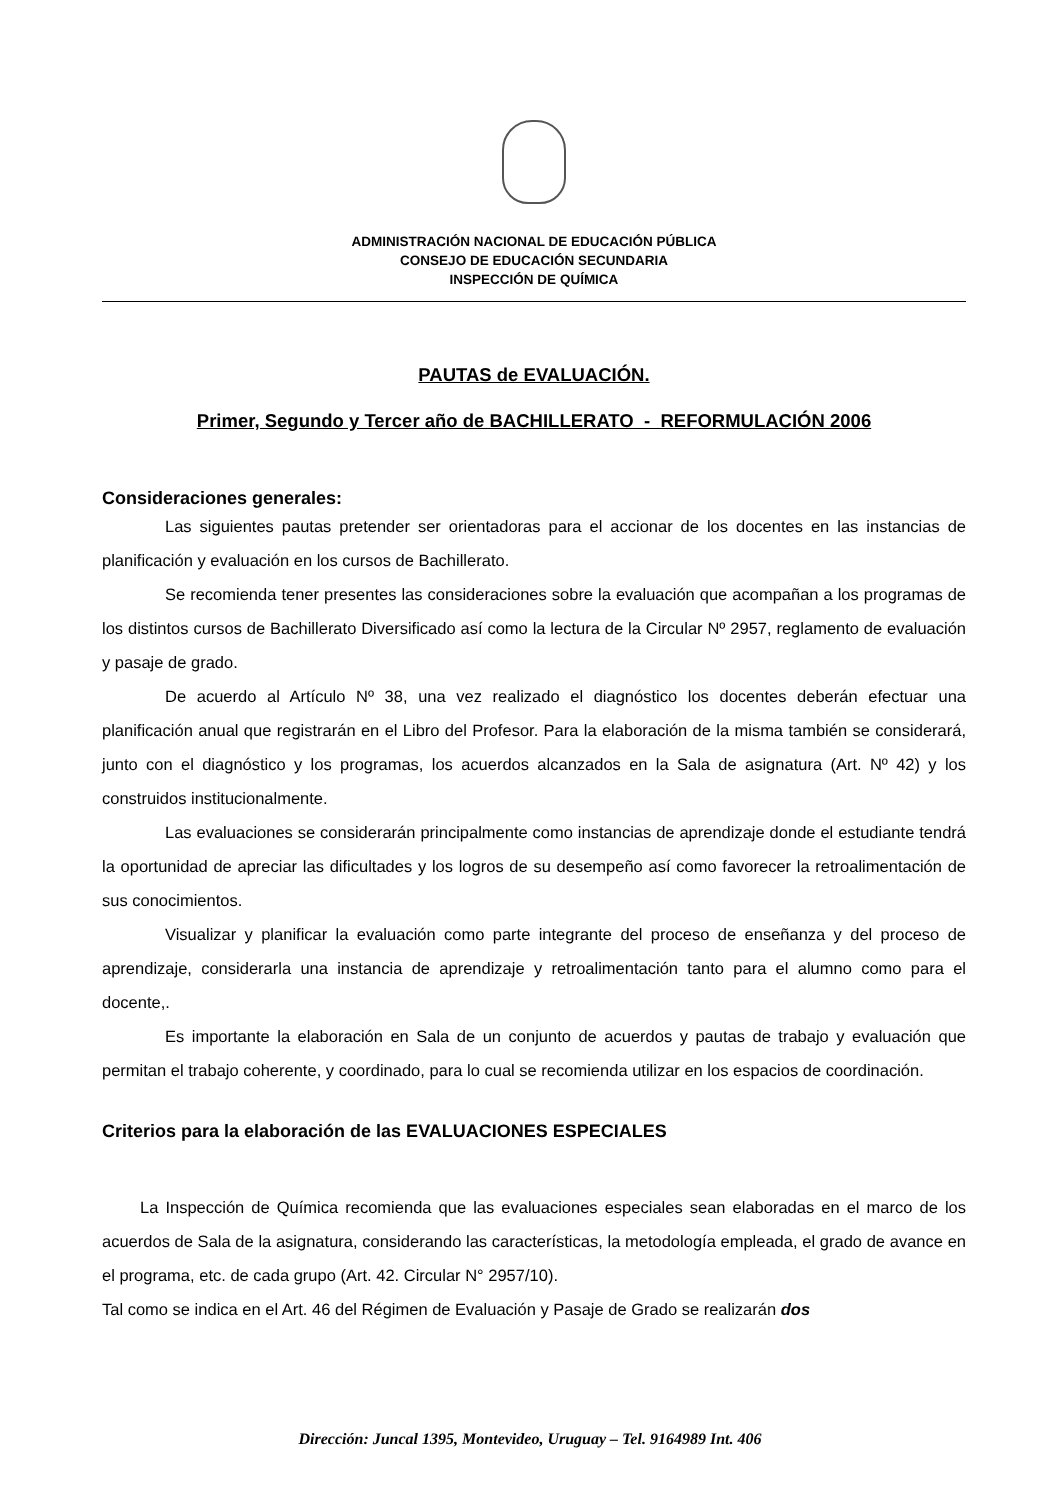ADMINISTRACIÓN NACIONAL DE EDUCACIÓN PÚBLICA
CONSEJO DE EDUCACIÓN SECUNDARIA
INSPECCIÓN DE QUÍMICA
PAUTAS de EVALUACIÓN.
Primer, Segundo y Tercer año de BACHILLERATO - REFORMULACIÓN 2006
Consideraciones generales:
Las siguientes pautas pretender ser orientadoras para el accionar de los docentes en las instancias de planificación y evaluación en los cursos de Bachillerato.
Se recomienda tener presentes las consideraciones sobre la evaluación que acompañan a los programas de los distintos cursos de Bachillerato Diversificado así como la lectura de la Circular Nº 2957, reglamento de evaluación y pasaje de grado.
De acuerdo al Artículo Nº 38, una vez realizado el diagnóstico los docentes deberán efectuar una planificación anual que registrarán en el Libro del Profesor. Para la elaboración de la misma también se considerará, junto con el diagnóstico y los programas, los acuerdos alcanzados en la Sala de asignatura (Art. Nº 42) y los construidos institucionalmente.
Las evaluaciones se considerarán principalmente como instancias de aprendizaje donde el estudiante tendrá la oportunidad de apreciar las dificultades y los logros de su desempeño así como favorecer la retroalimentación de sus conocimientos.
Visualizar y planificar la evaluación como parte integrante del proceso de enseñanza y del proceso de aprendizaje, considerarla una instancia de aprendizaje y retroalimentación tanto para el alumno como para el docente,.
Es importante la elaboración en Sala de un conjunto de acuerdos y pautas de trabajo y evaluación que permitan el trabajo coherente, y coordinado, para lo cual se recomienda utilizar en los espacios de coordinación.
Criterios para la elaboración de las EVALUACIONES ESPECIALES
La Inspección de Química recomienda que las evaluaciones especiales sean elaboradas en el marco de los acuerdos de Sala de la asignatura, considerando las características, la metodología empleada, el grado de avance en el programa, etc. de cada grupo (Art. 42. Circular N° 2957/10).
Tal como se indica en el Art. 46 del Régimen de Evaluación y Pasaje de Grado se realizarán dos
Dirección: Juncal 1395, Montevideo, Uruguay – Tel. 9164989 Int. 406